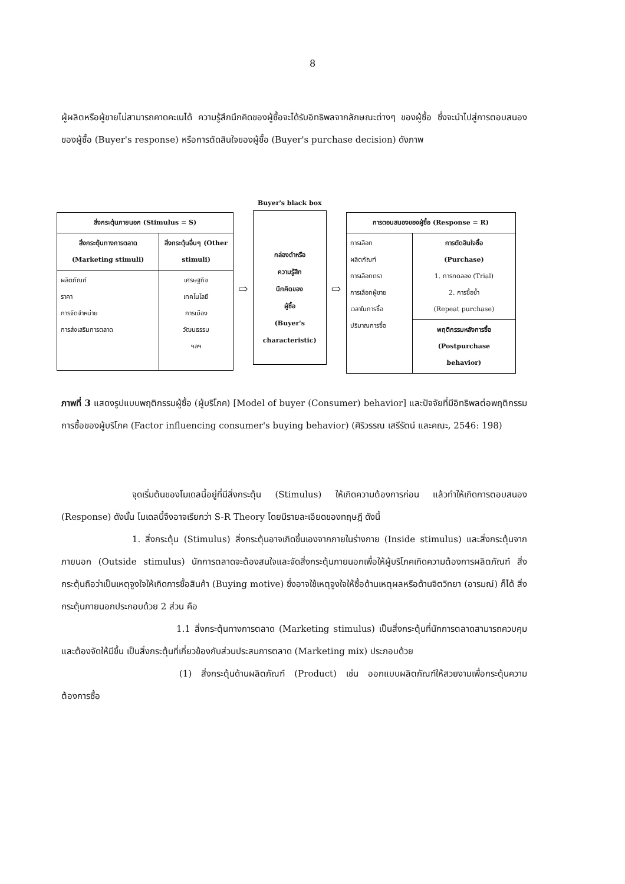8
ผู้ผลิตหรือผู้ขายไม่สามารถคาดคะเนได้ ความรู้สึกนึกคิดของผู้ซื้อจะได้รับอิทธิพลจากลักษณะต่างๆ ของผู้ซื้อ ซึ่งจะนำไปสู่การตอบสนองของผู้ซื้อ (Buyer's response) หรือการตัดสินใจของผู้ซื้อ (Buyer's purchase decision) ดังภาพ
| สิ่งกระตุ้นภายนอก (Stimulus = S) | |
| --- | --- |
| สิ่งกระตุ้นทางการตลาด (Marketing stimuli) | สิ่งกระตุ้นอื่นๆ (Other stimuli) |
| ผลิตภัณฑ์ ราคา การจัดจำหน่าย การส่งเสริมการตลาด | เศรษฐกิจ เทคโนโลยี การเมือง วัฒนธรรม ฯลฯ |
⇨
Buyer's black box
กล่องดำหรือ
ความรู้สึก
นึกคิดของ
ผู้ซื้อ
(Buyer's
characteristic)
⇨
| การตอบสนองของผู้ซื้อ (Response = R) | |
| --- | --- |
| การเลือก ผลิตภัณฑ์ การเลือกตรา การเลือกผู้ขาย เวลาในการซื้อ ปริมาณการซื้อ | การตัดสินใจซื้อ (Purchase) 1. การทดลอง (Trial) 2. การซื้อซ้ำ (Repeat purchase) |
| | พฤติกรรมหลังการซื้อ (Postpurchase behavior) |
ภาพที่ 3 แสดงรูปแบบพฤติกรรมผู้ซื้อ (ผู้บริโภค) [Model of buyer (Consumer) behavior] และปัจจัยที่มีอิทธิพลต่อพฤติกรรมการซื้อของผู้บริโภค (Factor influencing consumer's buying behavior) (ศิริวรรณ เสรีรัตน์ และคณะ, 2546: 198)
จุดเริ่มต้นของโมเดลนี้อยู่ที่มีสิ่งกระตุ้น (Stimulus) ให้เกิดความต้องการก่อน แล้วทำให้เกิดการตอบสนอง (Response) ดังนั้น โมเดลนี้จึงอาจเรียกว่า S-R Theory โดยมีรายละเอียดของทฤษฎี ดังนี้
1. สิ่งกระตุ้น (Stimulus) สิ่งกระตุ้นอาจเกิดขึ้นเองจากภายในร่างกาย (Inside stimulus) และสิ่งกระตุ้นจากภายนอก (Outside stimulus) นักการตลาดจะต้องสนใจและจัดสิ่งกระตุ้นภายนอกเพื่อให้ผู้บริโภคเกิดความต้องการผลิตภัณฑ์ สิ่งกระตุ้นถือว่าเป็นเหตุจูงใจให้เกิดการซื้อสินค้า (Buying motive) ซึ่งอาจใช้เหตุจูงใจให้ซื้อด้านเหตุผลหรือด้านจิตวิทยา (อารมณ์) ก็ได้ สิ่งกระตุ้นภายนอกประกอบด้วย 2 ส่วน คือ
1.1 สิ่งกระตุ้นทางการตลาด (Marketing stimulus) เป็นสิ่งกระตุ้นที่นักการตลาดสามารถควบคุมและต้องจัดให้มีขึ้น เป็นสิ่งกระตุ้นที่เกี่ยวข้องกับส่วนประสมการตลาด (Marketing mix) ประกอบด้วย
(1) สิ่งกระตุ้นด้านผลิตภัณฑ์ (Product) เช่น ออกแบบผลิตภัณฑ์ให้สวยงามเพื่อกระตุ้นความต้องการซื้อ